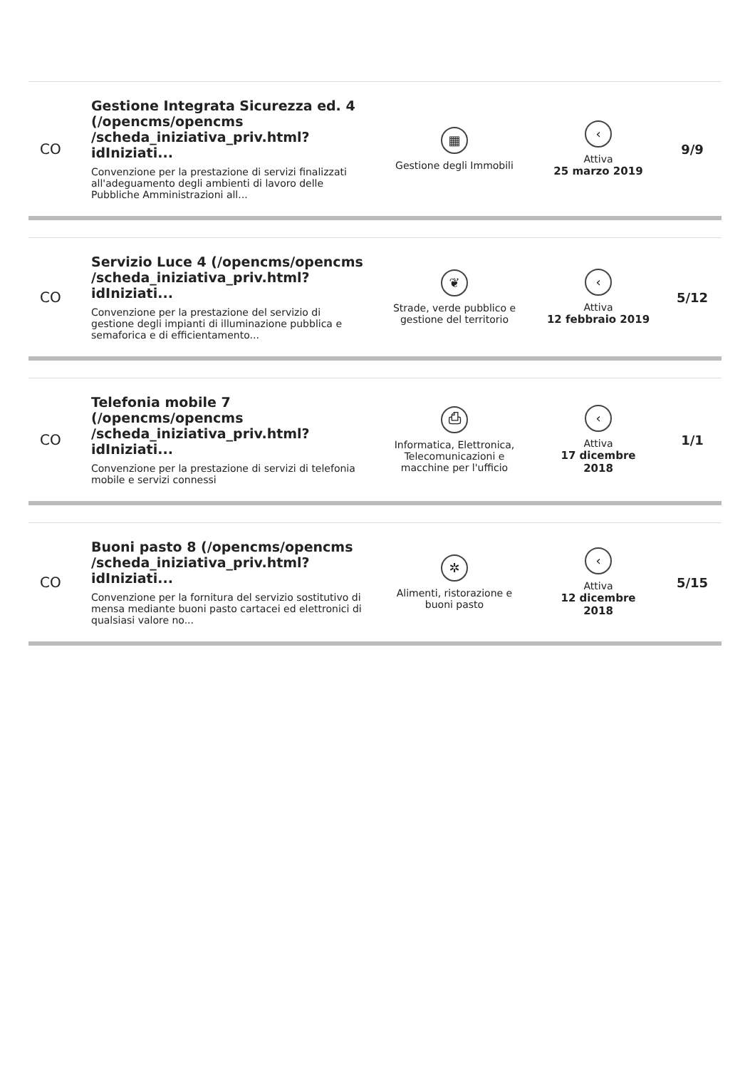| CO | Gestione Integrata Sicurezza ed. 4 (/opencms/opencms /scheda_iniziativa_priv.html?idIniziati... Convenzione per la prestazione di servizi finalizzati all'adeguamento degli ambienti di lavoro delle Pubbliche Amministrazioni all... | ▦ Gestione degli Immobili | ‹ Attiva 25 marzo 2019 | 9/9 |
| CO | Servizio Luce 4 (/opencms/opencms /scheda_iniziativa_priv.html?idIniziati... Convenzione per la prestazione del servizio di gestione degli impianti di illuminazione pubblica e semaforica e di efficientamento... | ❦ Strade, verde pubblico e gestione del territorio | ‹ Attiva 12 febbraio 2019 | 5/12 |
| CO | Telefonia mobile 7 (/opencms/opencms /scheda_iniziativa_priv.html?idIniziati... Convenzione per la prestazione di servizi di telefonia mobile e servizi connessi | ⎙ Informatica, Elettronica, Telecomunicazioni e macchine per l'ufficio | ‹ Attiva 17 dicembre 2018 | 1/1 |
| CO | Buoni pasto 8 (/opencms/opencms /scheda_iniziativa_priv.html?idIniziati... Convenzione per la fornitura del servizio sostitutivo di mensa mediante buoni pasto cartacei ed elettronici di qualsiasi valore no... | ✲ Alimenti, ristorazione e buoni pasto | ‹ Attiva 12 dicembre 2018 | 5/15 |